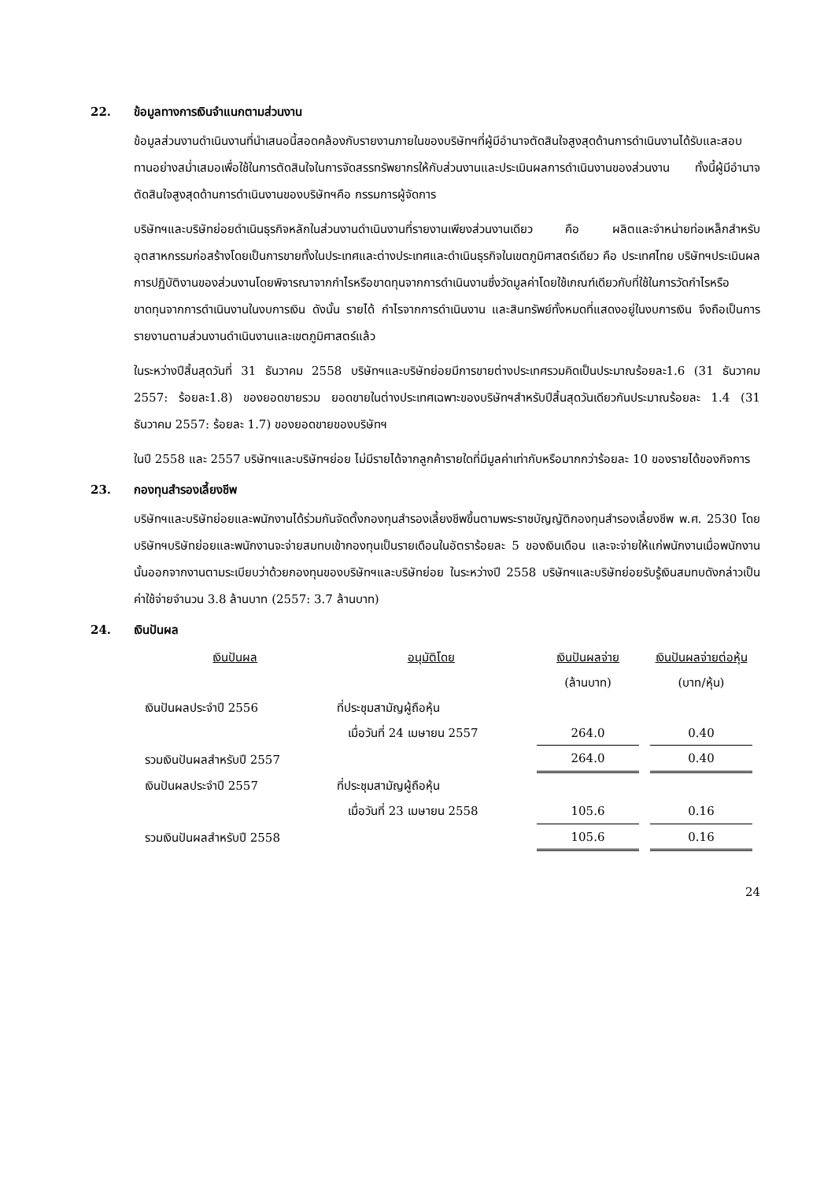22. ข้อมูลทางการเงินจำแนกตามส่วนงาน
ข้อมูลส่วนงานดำเนินงานที่นำเสนอนี้สอดคล้องกับรายงานภายในของบริษัทฯที่ผู้มีอำนาจตัดสินใจสูงสุดด้านการดำเนินงานได้รับและสอบทานอย่างสม่ำเสมอเพื่อใช้ในการตัดสินใจในการจัดสรรทรัพยากรให้กับส่วนงานและประเมินผลการดำเนินงานของส่วนงาน ทั้งนี้ผู้มีอำนาจตัดสินใจสูงสุดด้านการดำเนินงานของบริษัทฯคือ กรรมการผู้จัดการ
บริษัทฯและบริษัทย่อยดำเนินธุรกิจหลักในส่วนงานดำเนินงานที่รายงานเพียงส่วนงานเดียว คือ ผลิตและจำหน่ายท่อเหล็กสำหรับอุตสาหกรรมก่อสร้างโดยเป็นการขายทั้งในประเทศและต่างประเทศและดำเนินธุรกิจในเขตภูมิศาสตร์เดียว คือ ประเทศไทย บริษัทฯประเมินผลการปฏิบัติงานของส่วนงานโดยพิจารณาจากกำไรหรือขาดทุนจากการดำเนินงานซึ่งวัดมูลค่าโดยใช้เกณฑ์เดียวกับที่ใช้ในการวัดกำไรหรือขาดทุนจากการดำเนินงานในงบการเงิน ดังนั้น รายได้ กำไรจากการดำเนินงาน และสินทรัพย์ทั้งหมดที่แสดงอยู่ในงบการเงิน จึงถือเป็นการรายงานตามส่วนงานดำเนินงานและเขตภูมิศาสตร์แล้ว
ในระหว่างปีสิ้นสุดวันที่ 31 ธันวาคม 2558 บริษัทฯและบริษัทย่อยมีการขายต่างประเทศรวมคิดเป็นประมาณร้อยละ1.6 (31 ธันวาคม 2557: ร้อยละ1.8) ของยอดขายรวม ยอดขายในต่างประเทศเฉพาะของบริษัทฯสำหรับปีสิ้นสุดวันเดียวกันประมาณร้อยละ 1.4 (31 ธันวาคม 2557: ร้อยละ 1.7) ของยอดขายของบริษัทฯ
ในปี 2558 และ 2557 บริษัทฯและบริษัทฯย่อย ไม่มีรายได้จากลูกค้ารายใดที่มีมูลค่าเท่ากับหรือมากกว่าร้อยละ 10 ของรายได้ของกิจการ
23. กองทุนสำรองเลี้ยงชีพ
บริษัทฯและบริษัทย่อยและพนักงานได้ร่วมกันจัดตั้งกองทุนสำรองเลี้ยงชีพขึ้นตามพระราชบัญญัติกองทุนสำรองเลี้ยงชีพ พ.ศ. 2530 โดยบริษัทฯบริษัทย่อยและพนักงานจะจ่ายสมทบเข้ากองทุนเป็นรายเดือนในอัตราร้อยละ 5 ของเงินเดือน และจะจ่ายให้แก่พนักงานเมื่อพนักงานนั้นออกจากงานตามระเบียบว่าด้วยกองทุนของบริษัทฯและบริษัทย่อย ในระหว่างปี 2558 บริษัทฯและบริษัทย่อยรับรู้เงินสมทบดังกล่าวเป็นค่าใช้จ่ายจำนวน 3.8 ล้านบาท (2557: 3.7 ล้านบาท)
24. เงินปันผล
| เงินปันผล | อนุมัติโดย | เงินปันผลจ่าย | เงินปันผลจ่ายต่อหุ้น |
| --- | --- | --- | --- |
| | | (ล้านบาท) | (บาท/หุ้น) |
| เงินปันผลประจำปี 2556 | ที่ประชุมสามัญผู้ถือหุ้น | | |
| | เมื่อวันที่ 24 เมษายน 2557 | 264.0 | 0.40 |
| รวมเงินปันผลสำหรับปี 2557 | | 264.0 | 0.40 |
| เงินปันผลประจำปี 2557 | ที่ประชุมสามัญผู้ถือหุ้น | | |
| | เมื่อวันที่ 23 เมษายน 2558 | 105.6 | 0.16 |
| รวมเงินปันผลสำหรับปี 2558 | | 105.6 | 0.16 |
24